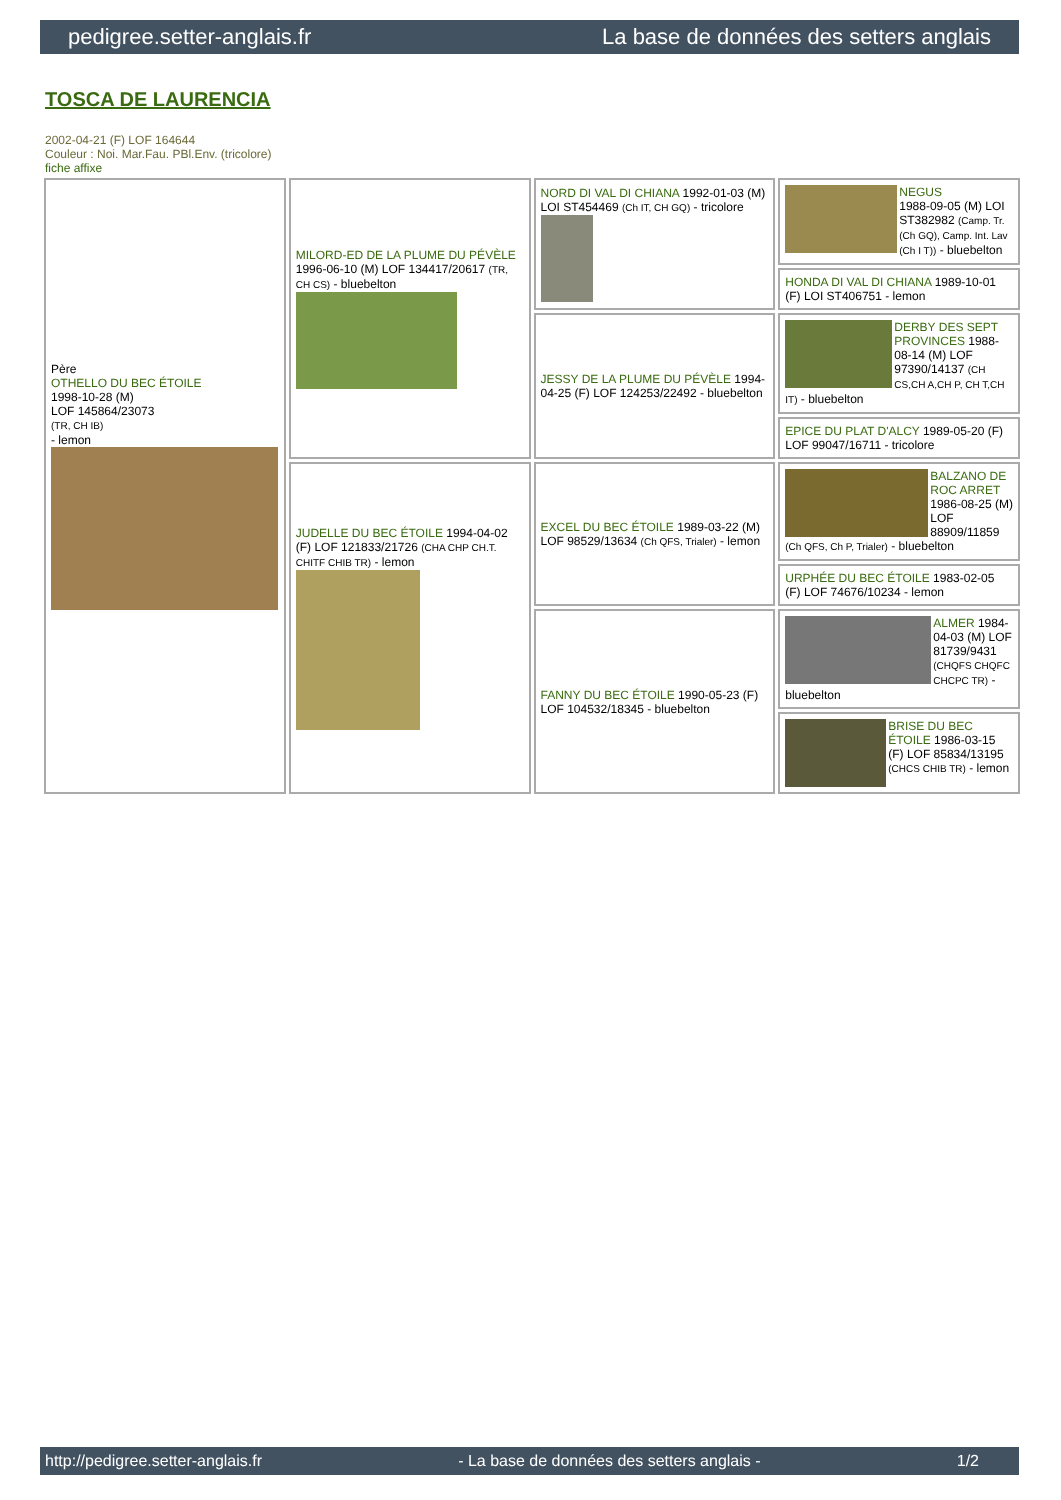pedigree.setter-anglais.fr La base de données des setters anglais
TOSCA DE LAURENCIA
2002-04-21 (F) LOF 164644
Couleur : Noi. Mar.Fau. PBl.Env. (tricolore)
fiche affixe
| Père OTHELLO DU BEC ÉTOILE 1998-10-28 (M) LOF 145864/23073 (TR, CH IB) - lemon | MILORD-ED DE LA PLUME DU PÉVÈLE 1996-06-10 (M) LOF 134417/20617 (TR, CH CS) - bluebelton | NORD DI VAL DI CHIANA 1992-01-03 (M) LOI ST454469 (Ch IT, CH GQ) - tricolore | NEGUS 1988-09-05 (M) LOI ST382982 (Camp. Tr. (Ch GQ), Camp. Int. Lav (Ch I T)) - bluebelton |
| | | | HONDA DI VAL DI CHIANA 1989-10-01 (F) LOI ST406751 - lemon |
| | | JESSY DE LA PLUME DU PÉVÈLE 1994-04-25 (F) LOF 124253/22492 - bluebelton | DERBY DES SEPT PROVINCES 1988-08-14 (M) LOF 97390/14137 (CH CS,CH A,CH P, CH T,CH IT) - bluebelton |
| | | | EPICE DU PLAT D'ALCY 1989-05-20 (F) LOF 99047/16711 - tricolore |
| | JUDELLE DU BEC ÉTOILE 1994-04-02 (F) LOF 121833/21726 (CHA CHP CH.T. CHITF CHIB TR) - lemon | EXCEL DU BEC ÉTOILE 1989-03-22 (M) LOF 98529/13634 (Ch QFS, Trialer) - lemon | BALZANO DE ROC ARRET 1986-08-25 (M) LOF 88909/11859 (Ch QFS, Ch P, Trialer) - bluebelton |
| | | | URPHÉE DU BEC ÉTOILE 1983-02-05 (F) LOF 74676/10234 - lemon |
| | | FANNY DU BEC ÉTOILE 1990-05-23 (F) LOF 104532/18345 - bluebelton | ALMER 1984-04-03 (M) LOF 81739/9431 (CHQFS CHQFC CHCPC TR) - bluebelton |
| | | | BRISE DU BEC ÉTOILE 1986-03-15 (F) LOF 85834/13195 (CHCS CHIB TR) - lemon |
http://pedigree.setter-anglais.fr - La base de données des setters anglais - 1/2